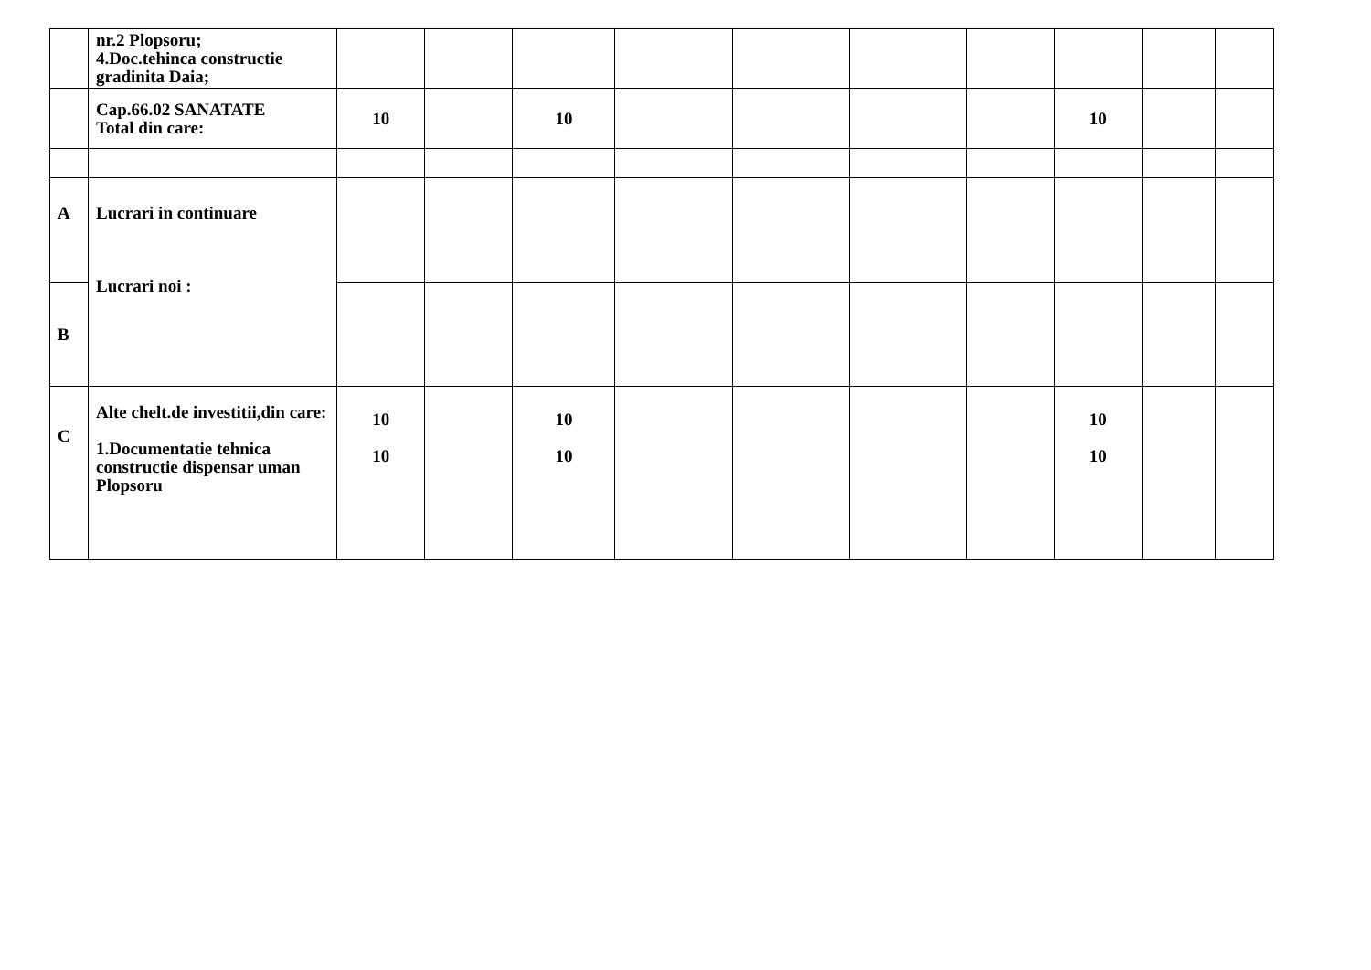| | nr.2 Plopsoru; 4.Doc.tehinca constructie gradinita Daia; | | | | | | | | | | |
| | Cap.66.02 SANATATE Total din care: | 10 | | 10 | | | | | 10 | | |
| A | Lucrari in continuare Lucrari noi : | | | | | | | | | | |
| B | | | | | | | | | | | |
| C | Alte chelt.de investitii,din care: 1.Documentatie tehnica constructie dispensar uman Plopsoru | 10 10 | | 10 10 | | | | | 10 10 | | |